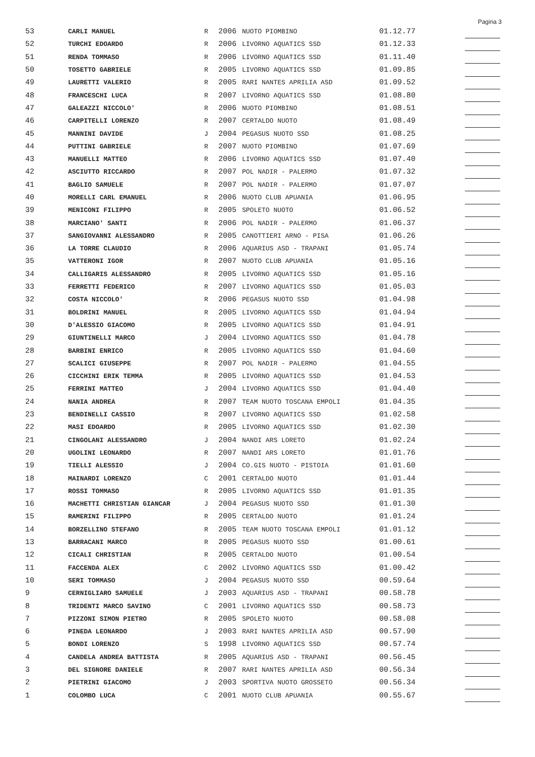Pagina 3
| 53 | CARLI MANUEL | R | 2006 | NUOTO PIOMBINO | 01.12.77 | |
| 52 | TURCHI EDOARDO | R | 2006 | LIVORNO AQUATICS SSD | 01.12.33 | |
| 51 | RENDA TOMMASO | R | 2006 | LIVORNO AQUATICS SSD | 01.11.40 | |
| 50 | TOSETTO GABRIELE | R | 2005 | LIVORNO AQUATICS SSD | 01.09.85 | |
| 49 | LAURETTI VALERIO | R | 2005 | RARI NANTES APRILIA ASD | 01.09.52 | |
| 48 | FRANCESCHI LUCA | R | 2007 | LIVORNO AQUATICS SSD | 01.08.80 | |
| 47 | GALEAZZI NICCOLO' | R | 2006 | NUOTO PIOMBINO | 01.08.51 | |
| 46 | CARPITELLI LORENZO | R | 2007 | CERTALDO NUOTO | 01.08.49 | |
| 45 | MANNINI DAVIDE | J | 2004 | PEGASUS NUOTO SSD | 01.08.25 | |
| 44 | PUTTINI GABRIELE | R | 2007 | NUOTO PIOMBINO | 01.07.69 | |
| 43 | MANUELLI MATTEO | R | 2006 | LIVORNO AQUATICS SSD | 01.07.40 | |
| 42 | ASCIUTTO RICCARDO | R | 2007 | POL NADIR - PALERMO | 01.07.32 | |
| 41 | BAGLIO SAMUELE | R | 2007 | POL NADIR - PALERMO | 01.07.07 | |
| 40 | MORELLI CARL EMANUEL | R | 2006 | NUOTO CLUB APUANIA | 01.06.95 | |
| 39 | MENICONI FILIPPO | R | 2005 | SPOLETO NUOTO | 01.06.52 | |
| 38 | MARCIANO' SANTI | R | 2006 | POL NADIR - PALERMO | 01.06.37 | |
| 37 | SANGIOVANNI ALESSANDRO | R | 2005 | CANOTTIERI ARNO - PISA | 01.06.26 | |
| 36 | LA TORRE CLAUDIO | R | 2006 | AQUARIUS ASD - TRAPANI | 01.05.74 | |
| 35 | VATTERONI IGOR | R | 2007 | NUOTO CLUB APUANIA | 01.05.16 | |
| 34 | CALLIGARIS ALESSANDRO | R | 2005 | LIVORNO AQUATICS SSD | 01.05.16 | |
| 33 | FERRETTI FEDERICO | R | 2007 | LIVORNO AQUATICS SSD | 01.05.03 | |
| 32 | COSTA NICCOLO' | R | 2006 | PEGASUS NUOTO SSD | 01.04.98 | |
| 31 | BOLDRINI MANUEL | R | 2005 | LIVORNO AQUATICS SSD | 01.04.94 | |
| 30 | D'ALESSIO GIACOMO | R | 2005 | LIVORNO AQUATICS SSD | 01.04.91 | |
| 29 | GIUNTINELLI MARCO | J | 2004 | LIVORNO AQUATICS SSD | 01.04.78 | |
| 28 | BARBINI ENRICO | R | 2005 | LIVORNO AQUATICS SSD | 01.04.60 | |
| 27 | SCALICI GIUSEPPE | R | 2007 | POL NADIR - PALERMO | 01.04.55 | |
| 26 | CICCHINI ERIK TEMMA | R | 2005 | LIVORNO AQUATICS SSD | 01.04.53 | |
| 25 | FERRINI MATTEO | J | 2004 | LIVORNO AQUATICS SSD | 01.04.40 | |
| 24 | NANIA ANDREA | R | 2007 | TEAM NUOTO TOSCANA EMPOLI | 01.04.35 | |
| 23 | BENDINELLI CASSIO | R | 2007 | LIVORNO AQUATICS SSD | 01.02.58 | |
| 22 | MASI EDOARDO | R | 2005 | LIVORNO AQUATICS SSD | 01.02.30 | |
| 21 | CINGOLANI ALESSANDRO | J | 2004 | NANDI ARS LORETO | 01.02.24 | |
| 20 | UGOLINI LEONARDO | R | 2007 | NANDI ARS LORETO | 01.01.76 | |
| 19 | TIELLI ALESSIO | J | 2004 | CO.GIS NUOTO - PISTOIA | 01.01.60 | |
| 18 | MAINARDI LORENZO | C | 2001 | CERTALDO NUOTO | 01.01.44 | |
| 17 | ROSSI TOMMASO | R | 2005 | LIVORNO AQUATICS SSD | 01.01.35 | |
| 16 | MACHETTI CHRISTIAN GIANCAR | J | 2004 | PEGASUS NUOTO SSD | 01.01.30 | |
| 15 | RAMERINI FILIPPO | R | 2005 | CERTALDO NUOTO | 01.01.24 | |
| 14 | BORZELLINO STEFANO | R | 2005 | TEAM NUOTO TOSCANA EMPOLI | 01.01.12 | |
| 13 | BARRACANI MARCO | R | 2005 | PEGASUS NUOTO SSD | 01.00.61 | |
| 12 | CICALI CHRISTIAN | R | 2005 | CERTALDO NUOTO | 01.00.54 | |
| 11 | FACCENDA ALEX | C | 2002 | LIVORNO AQUATICS SSD | 01.00.42 | |
| 10 | SERI TOMMASO | J | 2004 | PEGASUS NUOTO SSD | 00.59.64 | |
| 9 | CERNIGLIARO SAMUELE | J | 2003 | AQUARIUS ASD - TRAPANI | 00.58.78 | |
| 8 | TRIDENTI MARCO SAVINO | C | 2001 | LIVORNO AQUATICS SSD | 00.58.73 | |
| 7 | PIZZONI SIMON PIETRO | R | 2005 | SPOLETO NUOTO | 00.58.08 | |
| 6 | PINEDA LEONARDO | J | 2003 | RARI NANTES APRILIA ASD | 00.57.90 | |
| 5 | BONDI LORENZO | S | 1998 | LIVORNO AQUATICS SSD | 00.57.74 | |
| 4 | CANDELA ANDREA BATTISTA | R | 2005 | AQUARIUS ASD - TRAPANI | 00.56.45 | |
| 3 | DEL SIGNORE DANIELE | R | 2007 | RARI NANTES APRILIA ASD | 00.56.34 | |
| 2 | PIETRINI GIACOMO | J | 2003 | SPORTIVA NUOTO GROSSETO | 00.56.34 | |
| 1 | COLOMBO LUCA | C | 2001 | NUOTO CLUB APUANIA | 00.55.67 | |